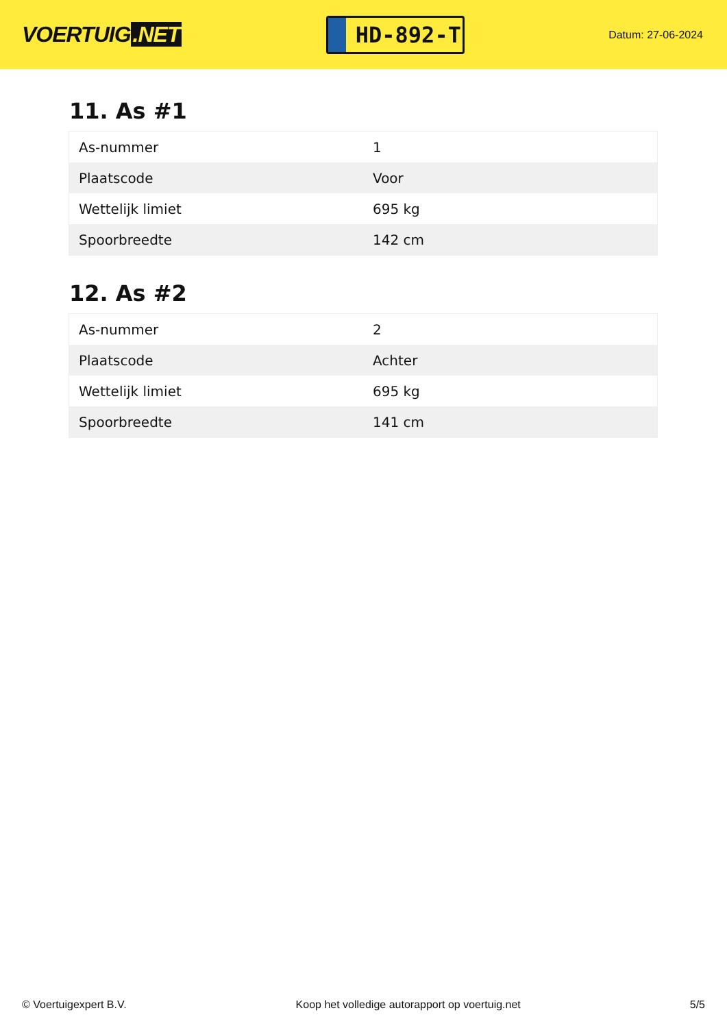VOERTUIG.NET
HD-892-T
Datum: 27-06-2024
11. As #1
| As-nummer | 1 |
| Plaatscode | Voor |
| Wettelijk limiet | 695 kg |
| Spoorbreedte | 142 cm |
12. As #2
| As-nummer | 2 |
| Plaatscode | Achter |
| Wettelijk limiet | 695 kg |
| Spoorbreedte | 141 cm |
© Voertuigexpert B.V. Koop het volledige autorapport op voertuig.net 5/5